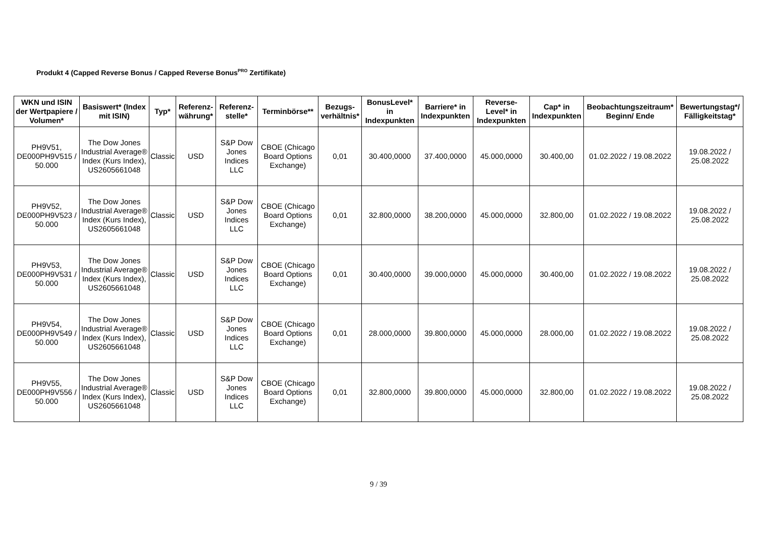Produkt 4 (Capped Reverse Bonus / Capped Reverse Bonus<sup>PRO</sup> Zertifikate)
| WKN und ISIN der Wertpapiere / Volumen* | Basiswert* (Index mit ISIN) | Typ* | Referenz-währung* | Referenz-stelle* | Terminbörse** | Bezugs-verhältnis* | BonusLevel* in Indexpunkten | Barriere* in Indexpunkten | Reverse-Level* in Indexpunkten | Cap* in Indexpunkten | Beobachtungszeitraum* Beginn/ Ende | Bewertungstag*/ Fälligkeitstag* |
| --- | --- | --- | --- | --- | --- | --- | --- | --- | --- | --- | --- | --- |
| PH9V51, DE000PH9V515 / 50.000 | The Dow Jones Industrial Average® Index (Kurs Index), US2605661048 | Classic | USD | S&P Dow Jones Indices LLC | CBOE (Chicago Board Options Exchange) | 0,01 | 30.400,0000 | 37.400,0000 | 45.000,0000 | 30.400,00 | 01.02.2022 / 19.08.2022 | 19.08.2022 / 25.08.2022 |
| PH9V52, DE000PH9V523 / 50.000 | The Dow Jones Industrial Average® Index (Kurs Index), US2605661048 | Classic | USD | S&P Dow Jones Indices LLC | CBOE (Chicago Board Options Exchange) | 0,01 | 32.800,0000 | 38.200,0000 | 45.000,0000 | 32.800,00 | 01.02.2022 / 19.08.2022 | 19.08.2022 / 25.08.2022 |
| PH9V53, DE000PH9V531 / 50.000 | The Dow Jones Industrial Average® Index (Kurs Index), US2605661048 | Classic | USD | S&P Dow Jones Indices LLC | CBOE (Chicago Board Options Exchange) | 0,01 | 30.400,0000 | 39.000,0000 | 45.000,0000 | 30.400,00 | 01.02.2022 / 19.08.2022 | 19.08.2022 / 25.08.2022 |
| PH9V54, DE000PH9V549 / 50.000 | The Dow Jones Industrial Average® Index (Kurs Index), US2605661048 | Classic | USD | S&P Dow Jones Indices LLC | CBOE (Chicago Board Options Exchange) | 0,01 | 28.000,0000 | 39.800,0000 | 45.000,0000 | 28.000,00 | 01.02.2022 / 19.08.2022 | 19.08.2022 / 25.08.2022 |
| PH9V55, DE000PH9V556 / 50.000 | The Dow Jones Industrial Average® Index (Kurs Index), US2605661048 | Classic | USD | S&P Dow Jones Indices LLC | CBOE (Chicago Board Options Exchange) | 0,01 | 32.800,0000 | 39.800,0000 | 45.000,0000 | 32.800,00 | 01.02.2022 / 19.08.2022 | 19.08.2022 / 25.08.2022 |
9 / 39